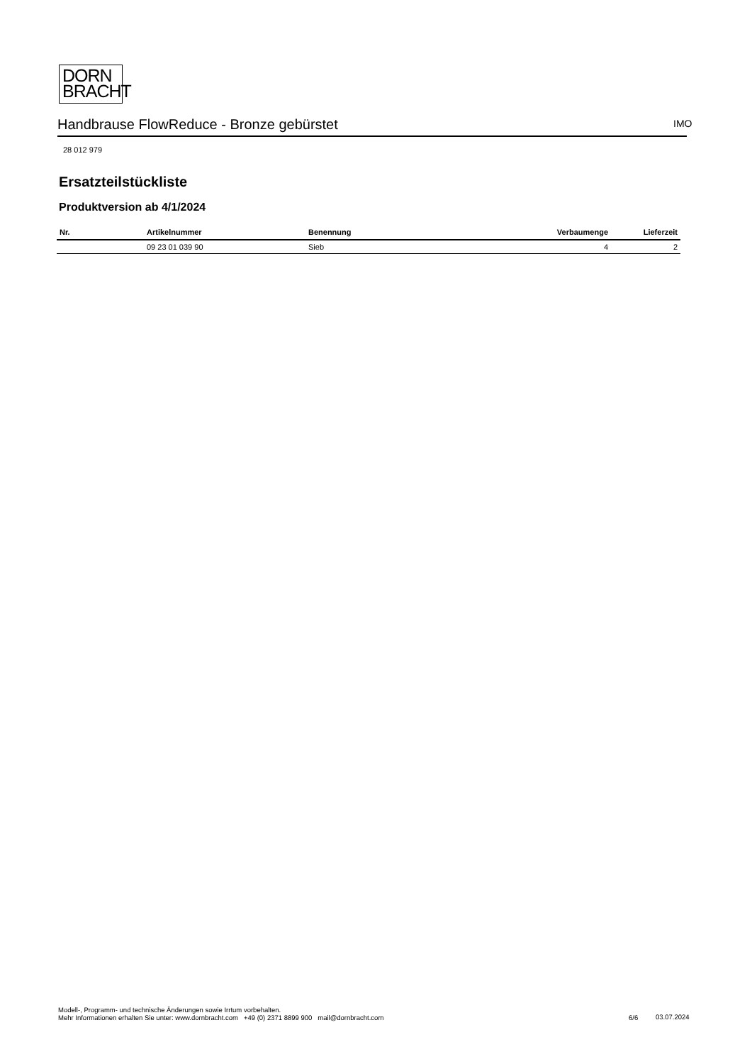DORN
BRACHT
Handbrause FlowReduce - Bronze gebürstet IMO
28 012 979
Ersatzteilstückliste
Produktversion ab 4/1/2024
| Nr. | Artikelnummer | Benennung | Verbaumenge | Lieferzeit |
| --- | --- | --- | --- | --- |
| | 09 23 01 039 90 | Sieb | 4 | 2 |
Modell-, Programm- und technische Änderungen sowie Irrtum vorbehalten.
Mehr Informationen erhalten Sie unter: www.dornbracht.com +49 (0) 2371 8899 900 mail@dornbracht.com
6/6 03.07.2024